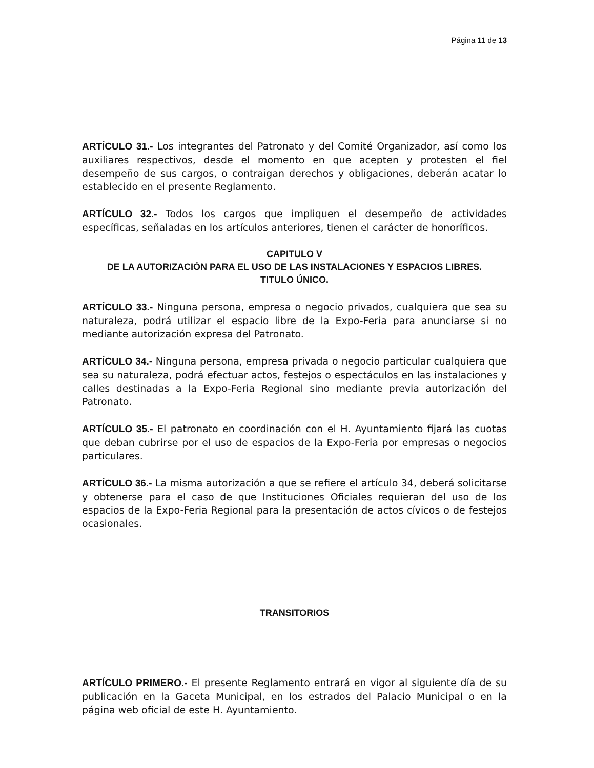Página 11 de 13
ARTÍCULO 31.- Los integrantes del Patronato y del Comité Organizador, así como los auxiliares respectivos, desde el momento en que acepten y protesten el fiel desempeño de sus cargos, o contraigan derechos y obligaciones, deberán acatar lo establecido en el presente Reglamento.
ARTÍCULO 32.- Todos los cargos que impliquen el desempeño de actividades específicas, señaladas en los artículos anteriores, tienen el carácter de honoríficos.
CAPITULO V
DE LA AUTORIZACIÓN PARA EL USO DE LAS INSTALACIONES Y ESPACIOS LIBRES.
TITULO ÚNICO.
ARTÍCULO 33.- Ninguna persona, empresa o negocio privados, cualquiera que sea su naturaleza, podrá utilizar el espacio libre de la Expo-Feria para anunciarse si no mediante autorización expresa del Patronato.
ARTÍCULO 34.- Ninguna persona, empresa privada o negocio particular cualquiera que sea su naturaleza, podrá efectuar actos, festejos o espectáculos en las instalaciones y calles destinadas a la Expo-Feria Regional sino mediante previa autorización del Patronato.
ARTÍCULO 35.- El patronato en coordinación con el H. Ayuntamiento fijará las cuotas que deban cubrirse por el uso de espacios de la Expo-Feria por empresas o negocios particulares.
ARTÍCULO 36.- La misma autorización a que se refiere el artículo 34, deberá solicitarse y obtenerse para el caso de que Instituciones Oficiales requieran del uso de los espacios de la Expo-Feria Regional para la presentación de actos cívicos o de festejos ocasionales.
TRANSITORIOS
ARTÍCULO PRIMERO.- El presente Reglamento entrará en vigor al siguiente día de su publicación en la Gaceta Municipal, en los estrados del Palacio Municipal o en la página web oficial de este H. Ayuntamiento.